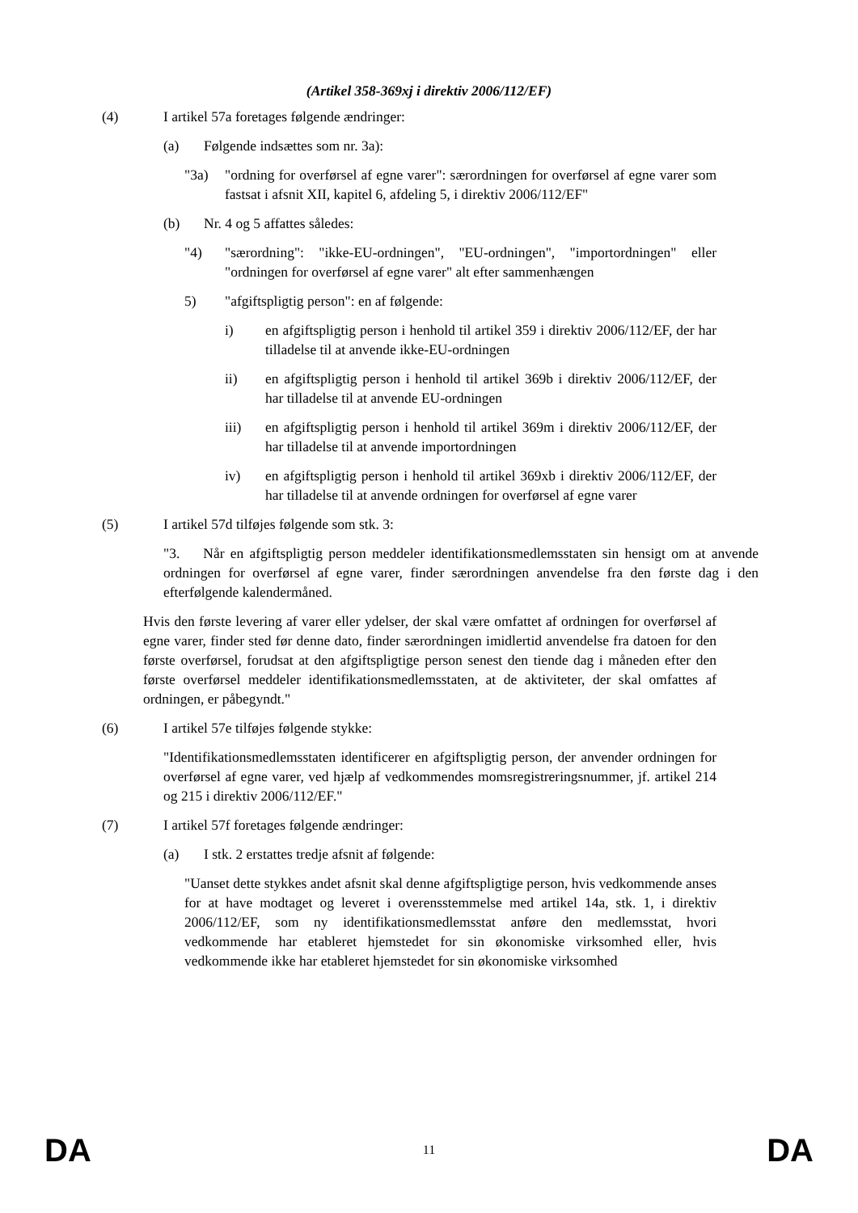(Artikel 358-369xj i direktiv 2006/112/EF)
(4) I artikel 57a foretages følgende ændringer:
(a) Følgende indsættes som nr. 3a):
"3a) "ordning for overførsel af egne varer": særordningen for overførsel af egne varer som fastsat i afsnit XII, kapitel 6, afdeling 5, i direktiv 2006/112/EF"
(b) Nr. 4 og 5 affattes således:
"4) "særordning": "ikke-EU-ordningen", "EU-ordningen", "importordningen" eller "ordningen for overførsel af egne varer" alt efter sammenhængen
5) "afgiftspligtig person": en af følgende:
i) en afgiftspligtig person i henhold til artikel 359 i direktiv 2006/112/EF, der har tilladelse til at anvende ikke-EU-ordningen
ii) en afgiftspligtig person i henhold til artikel 369b i direktiv 2006/112/EF, der har tilladelse til at anvende EU-ordningen
iii) en afgiftspligtig person i henhold til artikel 369m i direktiv 2006/112/EF, der har tilladelse til at anvende importordningen
iv) en afgiftspligtig person i henhold til artikel 369xb i direktiv 2006/112/EF, der har tilladelse til at anvende ordningen for overførsel af egne varer
(5) I artikel 57d tilføjes følgende som stk. 3:
"3. Når en afgiftspligtig person meddeler identifikationsmedlemsstaten sin hensigt om at anvende ordningen for overførsel af egne varer, finder særordningen anvendelse fra den første dag i den efterfølgende kalendermåned.
Hvis den første levering af varer eller ydelser, der skal være omfattet af ordningen for overførsel af egne varer, finder sted før denne dato, finder særordningen imidlertid anvendelse fra datoen for den første overførsel, forudsat at den afgiftspligtige person senest den tiende dag i måneden efter den første overførsel meddeler identifikationsmedlemsstaten, at de aktiviteter, der skal omfattes af ordningen, er påbegyndt."
(6) I artikel 57e tilføjes følgende stykke:
"Identifikationsmedlemsstaten identificerer en afgiftspligtig person, der anvender ordningen for overførsel af egne varer, ved hjælp af vedkommendes momsregistreringsnummer, jf. artikel 214 og 215 i direktiv 2006/112/EF."
(7) I artikel 57f foretages følgende ændringer:
(a) I stk. 2 erstattes tredje afsnit af følgende:
"Uanset dette stykkes andet afsnit skal denne afgiftspligtige person, hvis vedkommende anses for at have modtaget og leveret i overensstemmelse med artikel 14a, stk. 1, i direktiv 2006/112/EF, som ny identifikationsmedlemsstat anføre den medlemsstat, hvori vedkommende har etableret hjemstedet for sin økonomiske virksomhed eller, hvis vedkommende ikke har etableret hjemstedet for sin økonomiske virksomhed
DA 11 DA